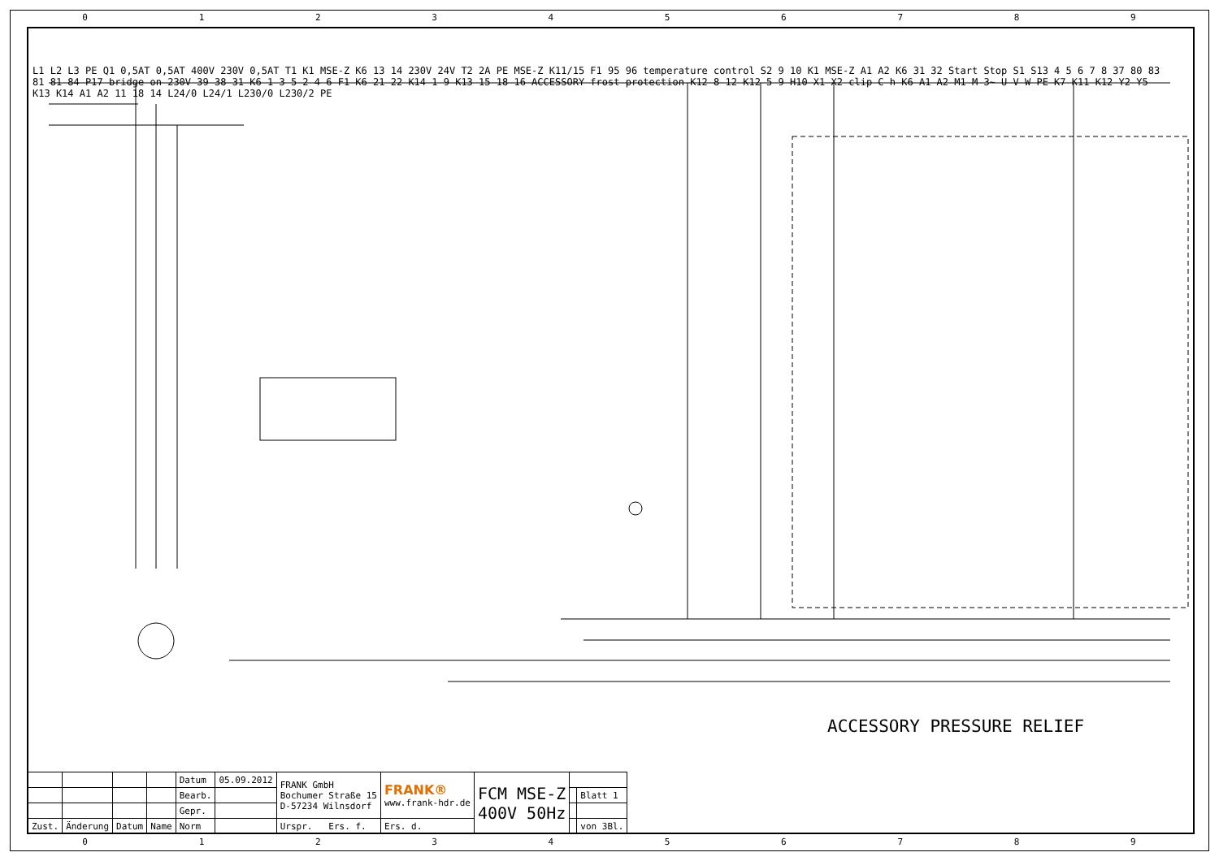0 1 2 3 4 5 6 7 8 9
L1 L2 L3 PE Q1 0,5AT 0,5AT 400V 230V 0,5AT T1 K1 MSE-Z K6 13 14 230V 24V T2 2A PE MSE-Z K11/15 F1 95 96 temperature control S2 9 10 K1 MSE-Z A1 A2 K6 31 32 Start Stop S1 S13 4 5 6 7 8 37 80 83 81 81 84 P17 bridge on 230V 39 38 31 K6 1 3 5 2 4 6 F1 K6 21 22 K14 1 9 K13 15 18 16 ACCESSORY frost protection K12 8 12 K12 5 9 H10 X1 X2 clip C h K6 A1 A2 M1 M 3~ U V W PE K7 K11 K12 Y2 Y5 K13 K14 A1 A2 11 18 14 L24/0 L24/1 L230/0 L230/2 PE
ACCESSORY PRESSURE RELIEF
| | | | | Datum | 05.09.2012 | FRANK GmbH Bochumer Straße 15 D-57234 Wilnsdorf | FRANK® www.frank-hdr.de | FCM MSE-Z 400V 50Hz | | |
| | | | | Bearb. | | | | | | Blatt 1 |
| | | | | Gepr. | | | | | | |
| Zust. | Änderung | Datum | Name | Norm | | Urspr. Ers. f. | Ers. d. | | | von 3Bl. |
0 1 2 3 4 5 6 7 8 9